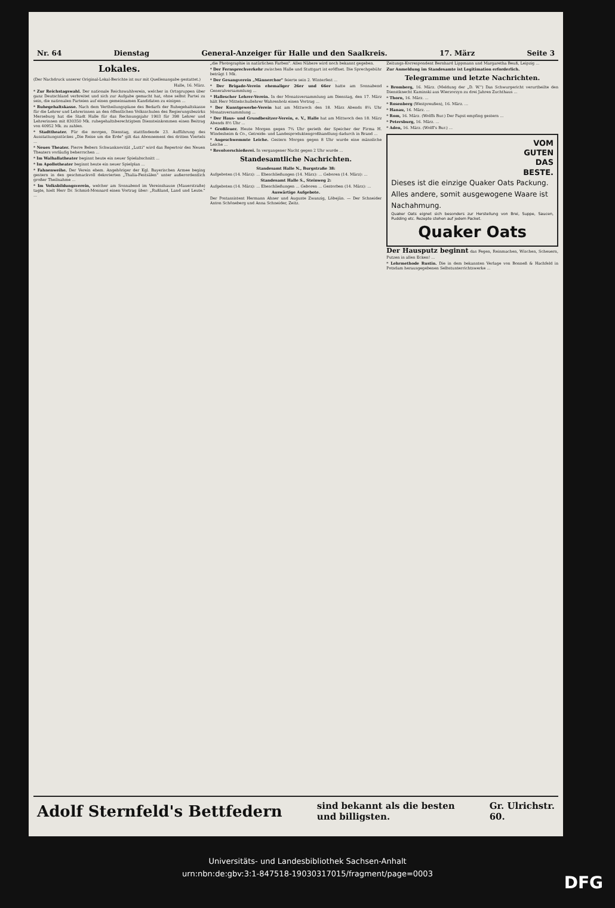Nr. 64 Dienstag General-Anzeiger für Halle und den Saalkreis. 17. März Seite 3
Lokales.
(Der Nachdruck unserer Original-Lokal-Berichte ist nur mit Quellenangabe gestattet.)
Halle, 16. März.
* Zur Reichstagswahl. Der nationale Reichswahlverein, welcher in Ortsgruppen über ganz Deutschland verbreitet und sich zur Aufgabe gemacht hat, ohne selbst Partei zu sein, die nationalen Parteien auf einen gemeinsamen Kandidaten zu einigen ...
* Ruhegehaltskasse. Nach dem Vertheilungsplane des Bedarfs der Ruhegehaltskasse für die Lehrer und Lehrerinnen an den öffentlichen Volksschulen des Regierungsbezirks Merseburg hat die Stadt Halle für das Rechnungsjahr 1903 für 398 Lehrer und Lehrerinnen mit 830350 Mk. ruhegehaltsberechtigtem Diensteinkommen einen Beitrag von 40952 Mk. zu zahlen.
* Stadttheater. Für die morgen, Dienstag, stattfindende 23. Aufführung des Ausstattungsstückes „Die Reise um die Erde" gilt das Abonnement des dritten Viertels ...
* Neues Theater. Pierre Bebers Schwanknovität „Lutti" wird das Repertoir des Neuen Theaters vorläufig beherrschen ...
* Im Walhallatheater beginnt heute ein neuer Spielabschnitt ...
* Im Apollotheater beginnt heute ein neuer Spielplan ...
* Fahnenweihe. Der Verein ehem. Angehöriger der Kgl. Bayerischen Armee beging gestern in den geschmackvoll dekorierten „Thalia-Festsälen" unter außerordentlich großer Theilnahme ...
* Im Volksbildungsverein, welcher am Sonnabend im Vereinshause (Mauerstraße) tagte, hielt Herr Dr. Schmid-Monnard einen Vortrag über: „Rußland, Land und Leute." ...
„die Photographie in natürlichen Farben". Alles Nähere wird noch bekannt gegeben.
* Der Fernsprechverkehr zwischen Halle und Stuttgart ist eröffnet. Die Sprechgebühr beträgt 1 Mk.
* Der Gesangverein „Männerchor" feierte sein 2. Winterfest ...
* Der Brigade-Verein ehemaliger 26er und 66er hatte am Sonnabend Generalversammlung ...
* Hallescher Lehrer-Verein. In der Monatsversammlung am Dienstag, den 17. März hält Herr Mittelschullehrer Wahrenholz einen Vortrag ...
* Der Kunstgewerbe-Verein hat am Mittwoch den 18. März Abends 8¼ Uhr Monatsversammlung ...
* Der Haus- und Grundbesitzer-Verein, e. V., Halle hat am Mittwoch den 18. März Abends 8½ Uhr ...
* Großfeuer. Heute Morgen gegen 7¾ Uhr gerieth der Speicher der Firma H. Windesheim & Co., Getreide- und Landesproduktengroßhandlung dadurch in Brand ...
* Angeschwemmte Leiche. Gestern Morgen gegen 8 Uhr wurde eine männliche Leiche ...
* Revolverschießerei. In vergangener Nacht gegen 2 Uhr wurde ...
Standesamtliche Nachrichten.
Standesamt Halle N., Burgstraße 38:
Aufgeboten (14. März): ... Eheschließungen (14. März): ... Geboren (14. März): ...
Standesamt Halle S., Steinweg 2:
Aufgeboten (14. März): ... Eheschließungen ... Geboren ... Gestorben (14. März): ...
Auswärtige Aufgebote.
Der Postassistent Hermann Ahner und Auguste Zwanzig, Löbejün. — Der Schneider Anton Schöneberg und Anna Schneider, Zeitz.
Zeitungs-Korrespondent Bernhard Lippmann und Margaretha Beuß, Leipzig ...
Zur Anmeldung im Standesamte ist Legitimation erforderlich.
Telegramme und letzte Nachrichten.
* Bromberg, 16. März. (Meldung der „D. W.") Das Schwurgericht verurtheilte den Dienstknecht Kaminski aus Wierzorzyn zu drei Jahren Zuchthaus ...
* Thorn, 16. März. ...
* Rosenberg (Westpreußen), 16. März. ...
* Hanau, 16. März. ...
* Rom, 16. März. (Wolffs Bur.) Der Papst empfing gestern ...
* Petersburg, 16. März. ...
* Aden, 16. März. (Wolff's Bur.) ...
VOM
GUTEN
DAS
BESTE.
Dieses ist die einzige Quaker Oats Packung. Alles andere, somit ausgewogene Waare ist Nachahmung.
Quaker Oats eignet sich besonders zur Herstellung von Brei, Suppe, Saucen, Pudding etc. Rezepte stehen auf jedem Packet.
Quaker Oats
Der Hausputz beginnt das Fegen, Reinmachen, Wischen, Scheuern, Putzen in allen Ecken! ...
* Lehrmethode Rustin. Die in dem bekannten Verlage von Bonneß & Hachfeld in Potsdam herausgegebenen Selbstunterrichtswerke ...
Adolf Sternfeld's Bettfedern sind bekannt als die besten
und billigsten. Gr. Ulrichstr.
60.
Universitäts- und Landesbibliothek Sachsen-Anhalt
urn:nbn:de:gbv:3:1-847518-19030317015/fragment/page=0003
DFG